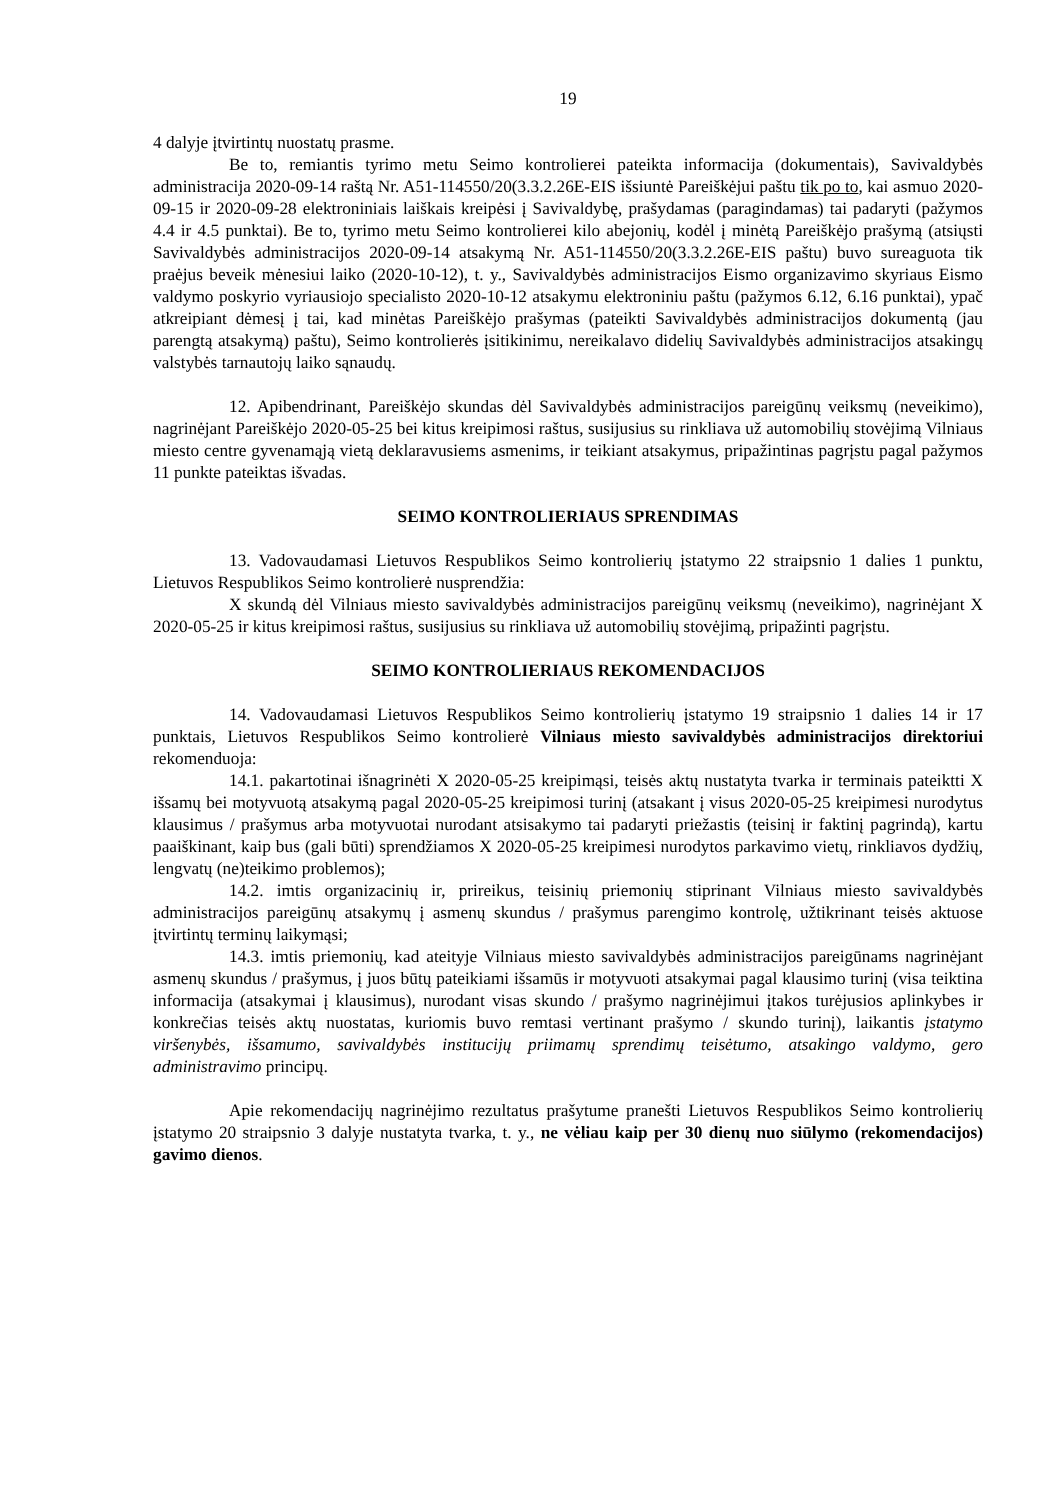19
4 dalyje įtvirtintų nuostatų prasme.
Be to, remiantis tyrimo metu Seimo kontrolierei pateikta informacija (dokumentais), Savivaldybės administracija 2020-09-14 raštą Nr. A51-114550/20(3.3.2.26E-EIS išsiuntė Pareiškėjui paštu tik po to, kai asmuo 2020-09-15 ir 2020-09-28 elektroniniais laiškais kreipėsi į Savivaldybę, prašydamas (paragindamas) tai padaryti (pažymos 4.4 ir 4.5 punktai). Be to, tyrimo metu Seimo kontrolierei kilo abejonių, kodėl į minėtą Pareiškėjo prašymą (atsiųsti Savivaldybės administracijos 2020-09-14 atsakymą Nr. A51-114550/20(3.3.2.26E-EIS paštu) buvo sureaguota tik praėjus beveik mėnesiui laiko (2020-10-12), t. y., Savivaldybės administracijos Eismo organizavimo skyriaus Eismo valdymo poskyrio vyriausiojo specialisto 2020-10-12 atsakymu elektroniniu paštu (pažymos 6.12, 6.16 punktai), ypač atkreipiant dėmesį į tai, kad minėtas Pareiškėjo prašymas (pateikti Savivaldybės administracijos dokumentą (jau parengtą atsakymą) paštu), Seimo kontrolierės įsitikinimu, nereikalavo didelių Savivaldybės administracijos atsakingų valstybės tarnautojų laiko sąnaudų.
12. Apibendrinant, Pareiškėjo skundas dėl Savivaldybės administracijos pareigūnų veiksmų (neveikimo), nagrinėjant Pareiškėjo 2020-05-25 bei kitus kreipimosi raštus, susijusius su rinkliava už automobilių stovėjimą Vilniaus miesto centre gyvenamąją vietą deklaravusiems asmenims, ir teikiant atsakymus, pripažintinas pagrįstu pagal pažymos 11 punkte pateiktas išvadas.
SEIMO KONTROLIERIAUS SPRENDIMAS
13. Vadovaudamasi Lietuvos Respublikos Seimo kontrolierių įstatymo 22 straipsnio 1 dalies 1 punktu, Lietuvos Respublikos Seimo kontrolierė nusprendžia:
X skundą dėl Vilniaus miesto savivaldybės administracijos pareigūnų veiksmų (neveikimo), nagrinėjant X 2020-05-25 ir kitus kreipimosi raštus, susijusius su rinkliava už automobilių stovėjimą, pripažinti pagrįstu.
SEIMO KONTROLIERIAUS REKOMENDACIJOS
14. Vadovaudamasi Lietuvos Respublikos Seimo kontrolierių įstatymo 19 straipsnio 1 dalies 14 ir 17 punktais, Lietuvos Respublikos Seimo kontrolierė Vilniaus miesto savivaldybės administracijos direktoriui rekomenduoja:
14.1. pakartotinai išnagrinėti X 2020-05-25 kreipimąsi, teisės aktų nustatyta tvarka ir terminais pateiktti X išsamų bei motyvuotą atsakymą pagal 2020-05-25 kreipimosi turinį (atsakant į visus 2020-05-25 kreipimesi nurodytus klausimus / prašymus arba motyvuotai nurodant atsisakymo tai padaryti priežastis (teisinį ir faktinį pagrindą), kartu paaiškinant, kaip bus (gali būti) sprendžiamos X 2020-05-25 kreipimesi nurodytos parkavimo vietų, rinkliavos dydžių, lengvatų (ne)teikimo problemos);
14.2. imtis organizacinių ir, prireikus, teisinių priemonių stiprinant Vilniaus miesto savivaldybės administracijos pareigūnų atsakymų į asmenų skundus / prašymus parengimo kontrolę, užtikrinant teisės aktuose įtvirtintų terminų laikymąsi;
14.3. imtis priemonių, kad ateityje Vilniaus miesto savivaldybės administracijos pareigūnams nagrinėjant asmenų skundus / prašymus, į juos būtų pateikiami išsamūs ir motyvuoti atsakymai pagal klausimo turinį (visa teiktina informacija (atsakymai į klausimus), nurodant visas skundo / prašymo nagrinėjimui įtakos turėjusios aplinkybes ir konkrečias teisės aktų nuostatas, kuriomis buvo remtasi vertinant prašymo / skundo turinį), laikantis įstatymo viršenybės, išsamumo, savivaldybės institucijų priimamų sprendimų teisėtumo, atsakingo valdymo, gero administravimo principų.
Apie rekomendacijų nagrinėjimo rezultatus prašytume pranešti Lietuvos Respublikos Seimo kontrolierių įstatymo 20 straipsnio 3 dalyje nustatyta tvarka, t. y., ne vėliau kaip per 30 dienų nuo siūlymo (rekomendacijos) gavimo dienos.